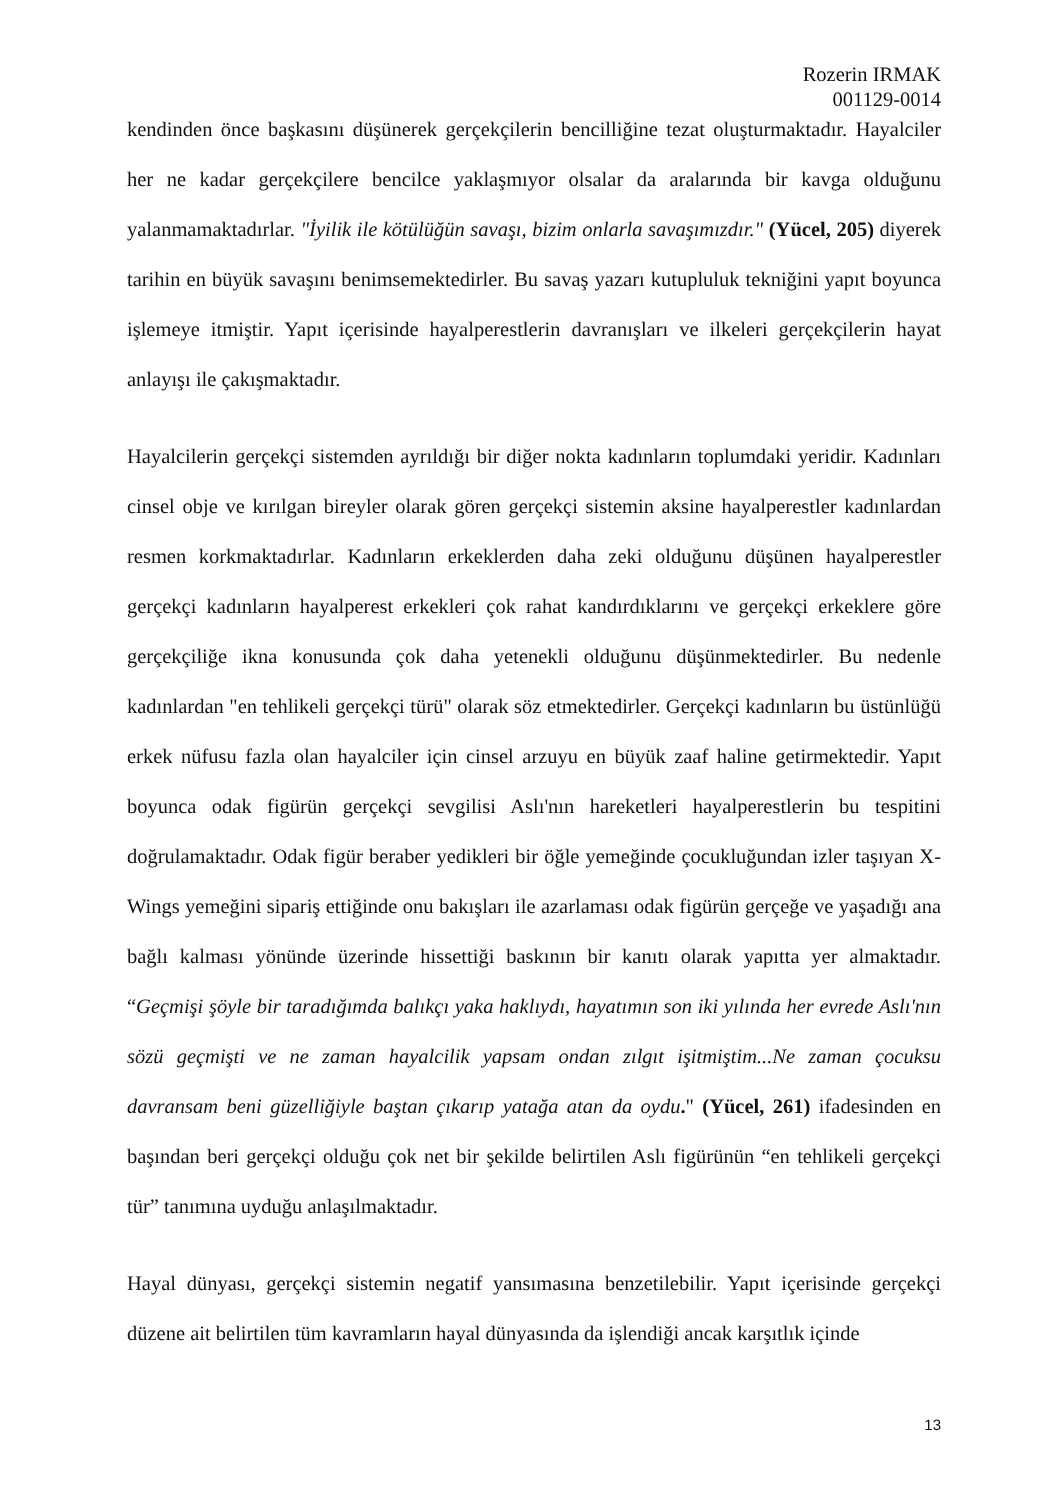Rozerin IRMAK
001129-0014
kendinden önce başkasını düşünerek gerçekçilerin bencilliğine tezat oluşturmaktadır. Hayalciler her ne kadar gerçekçilere bencilce yaklaşmıyor olsalar da aralarında bir kavga olduğunu yalanmamaktadırlar. "İyilik ile kötülüğün savaşı, bizim onlarla savaşımızdır." (Yücel, 205) diyerek tarihin en büyük savaşını benimsemektedirler. Bu savaş yazarı kutupluluk tekniğini yapıt boyunca işlemeye itmiştir. Yapıt içerisinde hayalperestlerin davranışları ve ilkeleri gerçekçilerin hayat anlayışı ile çakışmaktadır.
Hayalcilerin gerçekçi sistemden ayrıldığı bir diğer nokta kadınların toplumdaki yeridir. Kadınları cinsel obje ve kırılgan bireyler olarak gören gerçekçi sistemin aksine hayalperestler kadınlardan resmen korkmaktadırlar. Kadınların erkeklerden daha zeki olduğunu düşünen hayalperestler gerçekçi kadınların hayalperest erkekleri çok rahat kandırdıklarını ve gerçekçi erkeklere göre gerçekçiliğe ikna konusunda çok daha yetenekli olduğunu düşünmektedirler. Bu nedenle kadınlardan "en tehlikeli gerçekçi türü" olarak söz etmektedirler. Gerçekçi kadınların bu üstünlüğü erkek nüfusu fazla olan hayalciler için cinsel arzuyu en büyük zaaf haline getirmektedir. Yapıt boyunca odak figürün gerçekçi sevgilisi Aslı'nın hareketleri hayalperestlerin bu tespitini doğrulamaktadır. Odak figür beraber yedikleri bir öğle yemeğinde çocukluğundan izler taşıyan X-Wings yemeğini sipariş ettiğinde onu bakışları ile azarlaması odak figürün gerçeğe ve yaşadığı ana bağlı kalması yönünde üzerinde hissettiği baskının bir kanıtı olarak yapıtta yer almaktadır. “Geçmişi şöyle bir taradığımda balıkçı yaka haklıydı, hayatımın son iki yılında her evrede Aslı'nın sözü geçmişti ve ne zaman hayalcilik yapsam ondan zılgıt işitmiştim...Ne zaman çocuksu davransam beni güzelliğiyle baştan çıkarıp yatağa atan da oydu." (Yücel, 261) ifadesinden en başından beri gerçekçi olduğu çok net bir şekilde belirtilen Aslı figürünün “en tehlikeli gerçekçi tür” tanımına uyduğu anlaşılmaktadır.
Hayal dünyası, gerçekçi sistemin negatif yansımasına benzetilebilir. Yapıt içerisinde gerçekçi düzene ait belirtilen tüm kavramların hayal dünyasında da işlendiği ancak karşıtlık içinde
13